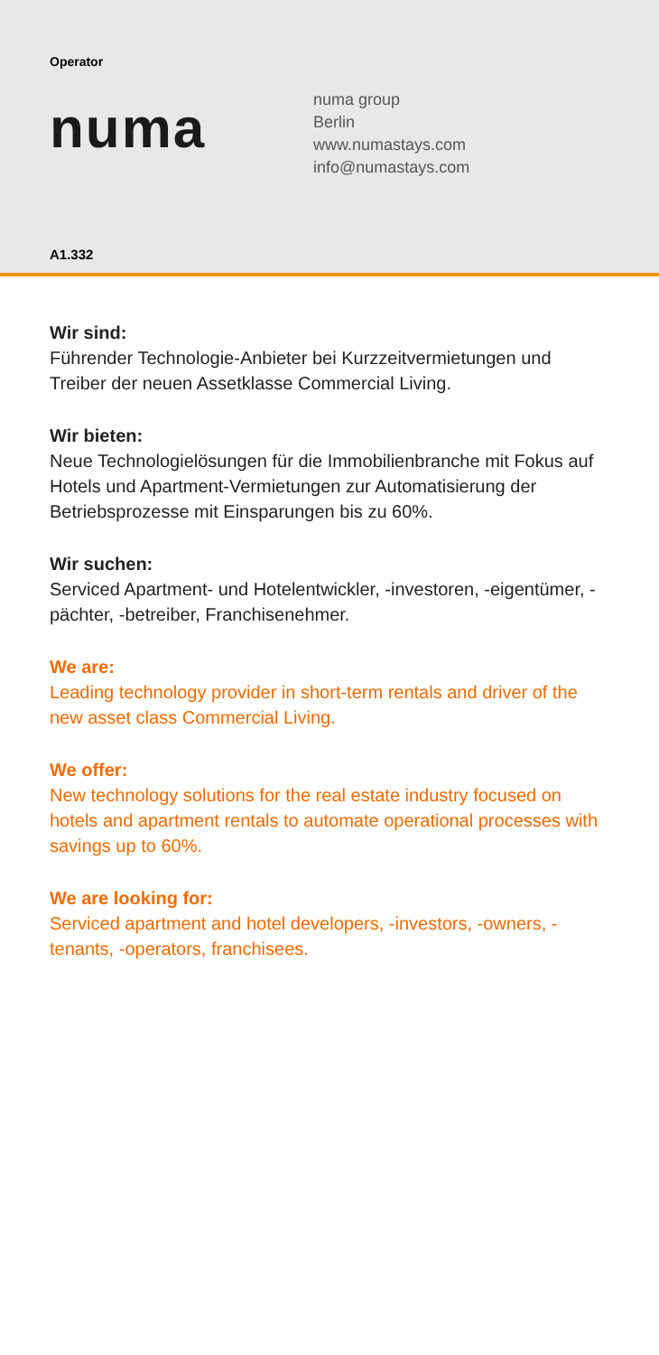Operator
numa
numa group
Berlin
www.numastays.com
info@numastays.com
A1.332
Wir sind:
Führender Technologie-Anbieter bei Kurzzeitvermietungen und Treiber der neuen Assetklasse Commercial Living.
Wir bieten:
Neue Technologielösungen für die Immobilienbranche mit Fokus auf Hotels und Apartment-Vermietungen zur Automatisierung der Betriebsprozesse mit Einsparungen bis zu 60%.
Wir suchen:
Serviced Apartment- und Hotelentwickler, -investoren, -eigentümer, -pächter, -betreiber, Franchisenehmer.
We are:
Leading technology provider in short-term rentals and driver of the new asset class Commercial Living.
We offer:
New technology solutions for the real estate industry focused on hotels and apartment rentals to automate operational processes with savings up to 60%.
We are looking for:
Serviced apartment and hotel developers, -investors, -owners, -tenants, -operators, franchisees.